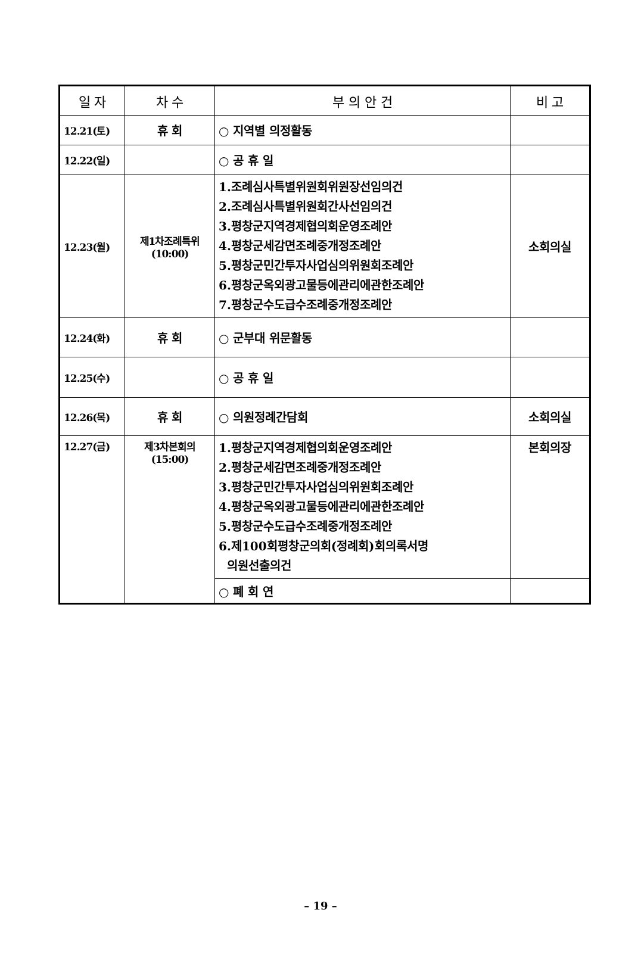| 일 자 | 차 수 | 부 의 안 건 | 비 고 |
| --- | --- | --- | --- |
| 12.21(토) | 휴 회 | ○ 지역별 의정활동 | |
| 12.22(일) | | ○ 공 휴 일 | |
| 12.23(월) | 제1차조례특위 (10:00) | 1.조례심사특별위원회위원장선임의건 2.조례심사특별위원회간사선임의건 3.평창군지역경제협의회운영조례안 4.평창군세감면조례중개정조례안 5.평창군민간투자사업심의위원회조례안 6.평창군옥외광고물등에관리에관한조례안 7.평창군수도급수조례중개정조례안 | 소회의실 |
| 12.24(화) | 휴 회 | ○ 군부대 위문활동 | |
| 12.25(수) | | ○ 공 휴 일 | |
| 12.26(목) | 휴 회 | ○ 의원정례간담회 | 소회의실 |
| 12.27(금) | 제3차본회의 (15:00) | 1.평창군지역경제협의회운영조례안 2.평창군세감면조례중개정조례안 3.평창군민간투자사업심의위원회조례안 4.평창군옥외광고물등에관리에관한조례안 5.평창군수도급수조례중개정조례안 6.제100회평창군의회(정례회)회의록서명 의원선출의건 | 본회의장 |
| | | ○ 폐 회 연 | |
– 19 –